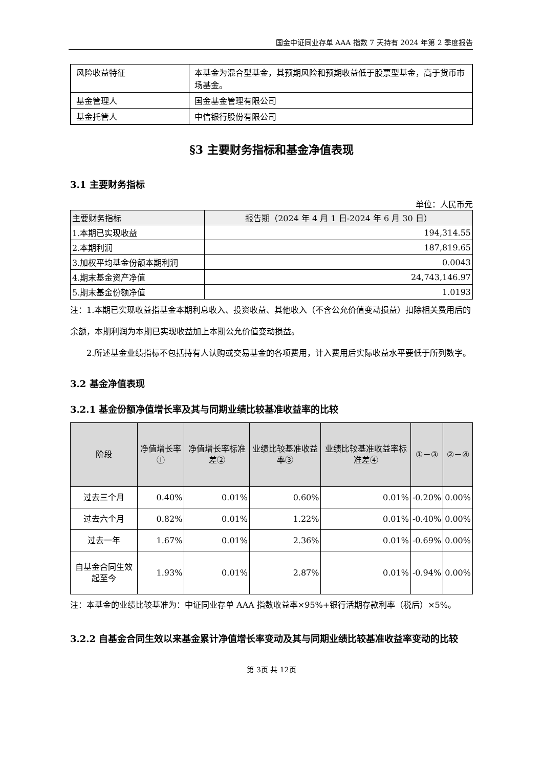国金中证同业存单 AAA 指数 7 天持有 2024 年第 2 季度报告
| 风险收益特征 | 本基金为混合型基金，其预期风险和预期收益低于股票型基金，高于货币市场基金。 |
| 基金管理人 | 国金基金管理有限公司 |
| 基金托管人 | 中信银行股份有限公司 |
§3 主要财务指标和基金净值表现
3.1 主要财务指标
单位：人民币元
| 主要财务指标 | 报告期（2024 年 4 月 1 日-2024 年 6 月 30 日） |
| --- | --- |
| 1.本期已实现收益 | 194,314.55 |
| 2.本期利润 | 187,819.65 |
| 3.加权平均基金份额本期利润 | 0.0043 |
| 4.期末基金资产净值 | 24,743,146.97 |
| 5.期末基金份额净值 | 1.0193 |
注：1.本期已实现收益指基金本期利息收入、投资收益、其他收入（不含公允价值变动损益）扣除相关费用后的余额，本期利润为本期已实现收益加上本期公允价值变动损益。
2.所述基金业绩指标不包括持有人认购或交易基金的各项费用，计入费用后实际收益水平要低于所列数字。
3.2 基金净值表现
3.2.1 基金份额净值增长率及其与同期业绩比较基准收益率的比较
| 阶段 | 净值增长率① | 净值增长率标准差② | 业绩比较基准收益率③ | 业绩比较基准收益率标准差④ | ①－③ | ②－④ |
| --- | --- | --- | --- | --- | --- | --- |
| 过去三个月 | 0.40% | 0.01% | 0.60% | 0.01% | -0.20% | 0.00% |
| 过去六个月 | 0.82% | 0.01% | 1.22% | 0.01% | -0.40% | 0.00% |
| 过去一年 | 1.67% | 0.01% | 2.36% | 0.01% | -0.69% | 0.00% |
| 自基金合同生效起至今 | 1.93% | 0.01% | 2.87% | 0.01% | -0.94% | 0.00% |
注：本基金的业绩比较基准为：中证同业存单 AAA 指数收益率×95%+银行活期存款利率（税后）×5%。
3.2.2 自基金合同生效以来基金累计净值增长率变动及其与同期业绩比较基准收益率变动的比较
第 3页 共 12页